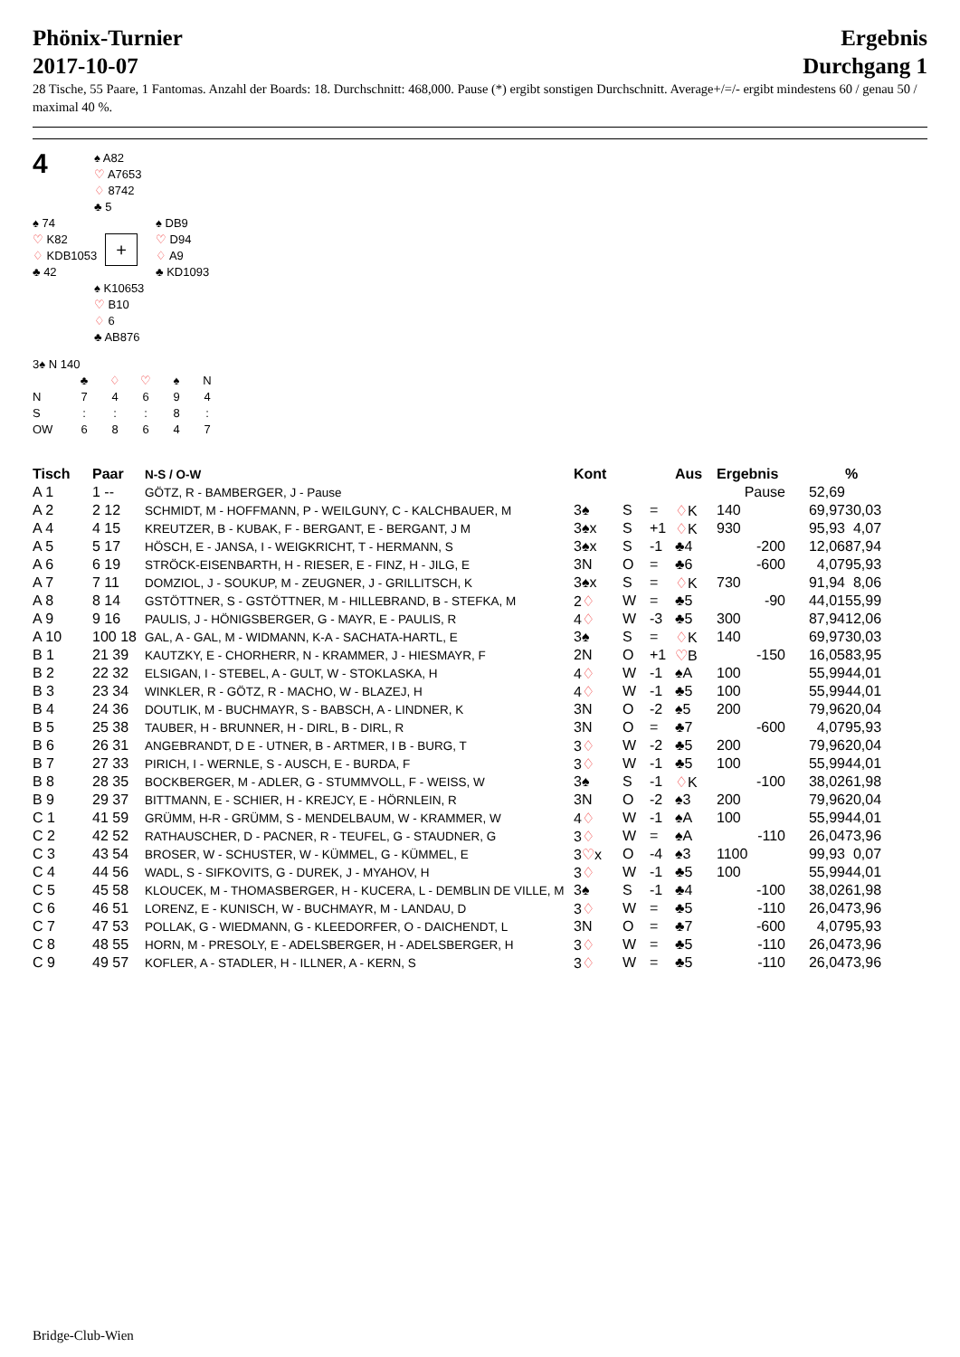Phönix-Turnier
2017-10-07
Ergebnis
Durchgang 1
28 Tische, 55 Paare, 1 Fantomas. Anzahl der Boards: 18. Durchschnitt: 468,000. Pause (*) ergibt sonstigen Durchschnitt. Average+/=/- ergibt mindestens 60 / genau 50 / maximal 40 %.
4
♠ A82
♡ A7653
♢ 8742
♣ 5
♠ 74
♡ K82
♢ KDB1053
♣ 42
+
♠ DB9
♡ D94
♢ A9
♣ KD1093
♠ K10653
♡ B10
♢ 6
♣ AB876
3♠ N 140
| | ♣ | ♢ | ♡ | ♠ | N |
| N | 7 | 4 | 6 | 9 | 4 |
| S | : | : | : | 8 | : |
| OW | 6 | 8 | 6 | 4 | 7 |
| Tisch | Paar | N-S / O-W | Kont | | | Aus | Ergebnis | | % |
| --- | --- | --- | --- | --- | --- | --- | --- | --- | --- |
| A 1 | 1 -- | GÖTZ, R - BAMBERGER, J - Pause | | | | | Pause | 52,69 | |
| A 2 | 2 12 | SCHMIDT, M - HOFFMANN, P - WEILGUNY, C - KALCHBAUER, M | 3♠ | S | = | ♢ K | 140 | 69,97 | 30,03 |
| A 4 | 4 15 | KREUTZER, B - KUBAK, F - BERGANT, E - BERGANT, J M | 3♠x | S | +1 | ♢ K | 930 | 95,93 | 4,07 |
| A 5 | 5 17 | HÖSCH, E - JANSA, I - WEIGKRICHT, T - HERMANN, S | 3♠x | S | -1 | ♣4 | -200 | 12,06 | 87,94 |
| A 6 | 6 19 | STRÖCK-EISENBARTH, H - RIESER, E - FINZ, H - JILG, E | 3N | O | = | ♣6 | -600 | 4,07 | 95,93 |
| A 7 | 7 11 | DOMZIOL, J - SOUKUP, M - ZEUGNER, J - GRILLITSCH, K | 3♠x | S | = | ♢ K | 730 | 91,94 | 8,06 |
| A 8 | 8 14 | GSTÖTTNER, S - GSTÖTTNER, M - HILLEBRAND, B - STEFKA, M | 2 ♢ | W | = | ♣5 | -90 | 44,01 | 55,99 |
| A 9 | 9 16 | PAULIS, J - HÖNIGSBERGER, G - MAYR, E - PAULIS, R | 4 ♢ | W | -3 | ♣5 | 300 | 87,94 | 12,06 |
| A 10 | 100 18 | GAL, A - GAL, M - WIDMANN, K-A - SACHATA-HARTL, E | 3♠ | S | = | ♢ K | 140 | 69,97 | 30,03 |
| B 1 | 21 39 | KAUTZKY, E - CHORHERR, N - KRAMMER, J - HIESMAYR, F | 2N | O | +1 | ♡ B | -150 | 16,05 | 83,95 |
| B 2 | 22 32 | ELSIGAN, I - STEBEL, A - GULT, W - STOKLASKA, H | 4 ♢ | W | -1 | ♠A | 100 | 55,99 | 44,01 |
| B 3 | 23 34 | WINKLER, R - GÖTZ, R - MACHO, W - BLAZEJ, H | 4 ♢ | W | -1 | ♣5 | 100 | 55,99 | 44,01 |
| B 4 | 24 36 | DOUTLIK, M - BUCHMAYR, S - BABSCH, A - LINDNER, K | 3N | O | -2 | ♠5 | 200 | 79,96 | 20,04 |
| B 5 | 25 38 | TAUBER, H - BRUNNER, H - DIRL, B - DIRL, R | 3N | O | = | ♣7 | -600 | 4,07 | 95,93 |
| B 6 | 26 31 | ANGEBRANDT, D E - UTNER, B - ARTMER, I B - BURG, T | 3 ♢ | W | -2 | ♣5 | 200 | 79,96 | 20,04 |
| B 7 | 27 33 | PIRICH, I - WERNLE, S - AUSCH, E - BURDA, F | 3 ♢ | W | -1 | ♣5 | 100 | 55,99 | 44,01 |
| B 8 | 28 35 | BOCKBERGER, M - ADLER, G - STUMMVOLL, F - WEISS, W | 3♠ | S | -1 | ♢ K | -100 | 38,02 | 61,98 |
| B 9 | 29 37 | BITTMANN, E - SCHIER, H - KREJCY, E - HÖRNLEIN, R | 3N | O | -2 | ♠3 | 200 | 79,96 | 20,04 |
| C 1 | 41 59 | GRÜMM, H-R - GRÜMM, S - MENDELBAUM, W - KRAMMER, W | 4 ♢ | W | -1 | ♠A | 100 | 55,99 | 44,01 |
| C 2 | 42 52 | RATHAUSCHER, D - PACNER, R - TEUFEL, G - STAUDNER, G | 3 ♢ | W | = | ♠A | -110 | 26,04 | 73,96 |
| C 3 | 43 54 | BROSER, W - SCHUSTER, W - KÜMMEL, G - KÜMMEL, E | 3 ♡ x | O | -4 | ♠3 | 1100 | 99,93 | 0,07 |
| C 4 | 44 56 | WADL, S - SIFKOVITS, G - DUREK, J - MYAHOV, H | 3 ♢ | W | -1 | ♣5 | 100 | 55,99 | 44,01 |
| C 5 | 45 58 | KLOUCEK, M - THOMASBERGER, H - KUCERA, L - DEMBLIN DE VILLE, M | 3♠ | S | -1 | ♣4 | -100 | 38,02 | 61,98 |
| C 6 | 46 51 | LORENZ, E - KUNISCH, W - BUCHMAYR, M - LANDAU, D | 3 ♢ | W | = | ♣5 | -110 | 26,04 | 73,96 |
| C 7 | 47 53 | POLLAK, G - WIEDMANN, G - KLEEDORFER, O - DAICHENDT, L | 3N | O | = | ♣7 | -600 | 4,07 | 95,93 |
| C 8 | 48 55 | HORN, M - PRESOLY, E - ADELSBERGER, H - ADELSBERGER, H | 3 ♢ | W | = | ♣5 | -110 | 26,04 | 73,96 |
| C 9 | 49 57 | KOFLER, A - STADLER, H - ILLNER, A - KERN, S | 3 ♢ | W | = | ♣5 | -110 | 26,04 | 73,96 |
Bridge-Club-Wien